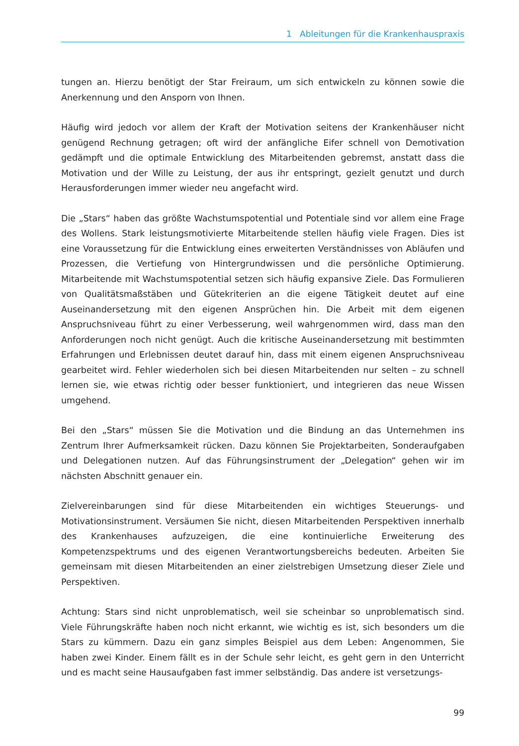1 Ableitungen für die Krankenhauspraxis
tungen an. Hierzu benötigt der Star Freiraum, um sich entwickeln zu können sowie die Anerkennung und den Ansporn von Ihnen.
Häufig wird jedoch vor allem der Kraft der Motivation seitens der Krankenhäuser nicht genügend Rechnung getragen; oft wird der anfängliche Eifer schnell von Demotivation gedämpft und die optimale Entwicklung des Mitarbeitenden gebremst, anstatt dass die Motivation und der Wille zu Leistung, der aus ihr entspringt, gezielt genutzt und durch Herausforderungen immer wieder neu angefacht wird.
Die „Stars“ haben das größte Wachstumspotential und Potentiale sind vor allem eine Frage des Wollens. Stark leistungsmotivierte Mitarbeitende stellen häufig viele Fragen. Dies ist eine Voraussetzung für die Entwicklung eines erweiterten Verständnisses von Abläufen und Prozessen, die Vertiefung von Hintergrundwissen und die persönliche Optimierung. Mitarbeitende mit Wachstumspotential setzen sich häufig expansive Ziele. Das Formulieren von Qualitätsmaßstäben und Gütekriterien an die eigene Tätigkeit deutet auf eine Auseinandersetzung mit den eigenen Ansprüchen hin. Die Arbeit mit dem eigenen Anspruchsniveau führt zu einer Verbesserung, weil wahrgenommen wird, dass man den Anforderungen noch nicht genügt. Auch die kritische Auseinandersetzung mit bestimmten Erfahrungen und Erlebnissen deutet darauf hin, dass mit einem eigenen Anspruchsniveau gearbeitet wird. Fehler wiederholen sich bei diesen Mitarbeitenden nur selten – zu schnell lernen sie, wie etwas richtig oder besser funktioniert, und integrieren das neue Wissen umgehend.
Bei den „Stars“ müssen Sie die Motivation und die Bindung an das Unternehmen ins Zentrum Ihrer Aufmerksamkeit rücken. Dazu können Sie Projektarbeiten, Sonderaufgaben und Delegationen nutzen. Auf das Führungsinstrument der „Delegation“ gehen wir im nächsten Abschnitt genauer ein.
Zielvereinbarungen sind für diese Mitarbeitenden ein wichtiges Steuerungs- und Motivationsinstrument. Versäumen Sie nicht, diesen Mitarbeitenden Perspektiven innerhalb des Krankenhauses aufzuzeigen, die eine kontinuierliche Erweiterung des Kompetenzspektrums und des eigenen Verantwortungsbereichs bedeuten. Arbeiten Sie gemeinsam mit diesen Mitarbeitenden an einer zielstrebigen Umsetzung dieser Ziele und Perspektiven.
Achtung: Stars sind nicht unproblematisch, weil sie scheinbar so unproblematisch sind. Viele Führungskräfte haben noch nicht erkannt, wie wichtig es ist, sich besonders um die Stars zu kümmern. Dazu ein ganz simples Beispiel aus dem Leben: Angenommen, Sie haben zwei Kinder. Einem fällt es in der Schule sehr leicht, es geht gern in den Unterricht und es macht seine Hausaufgaben fast immer selbständig. Das andere ist versetzungs-
99